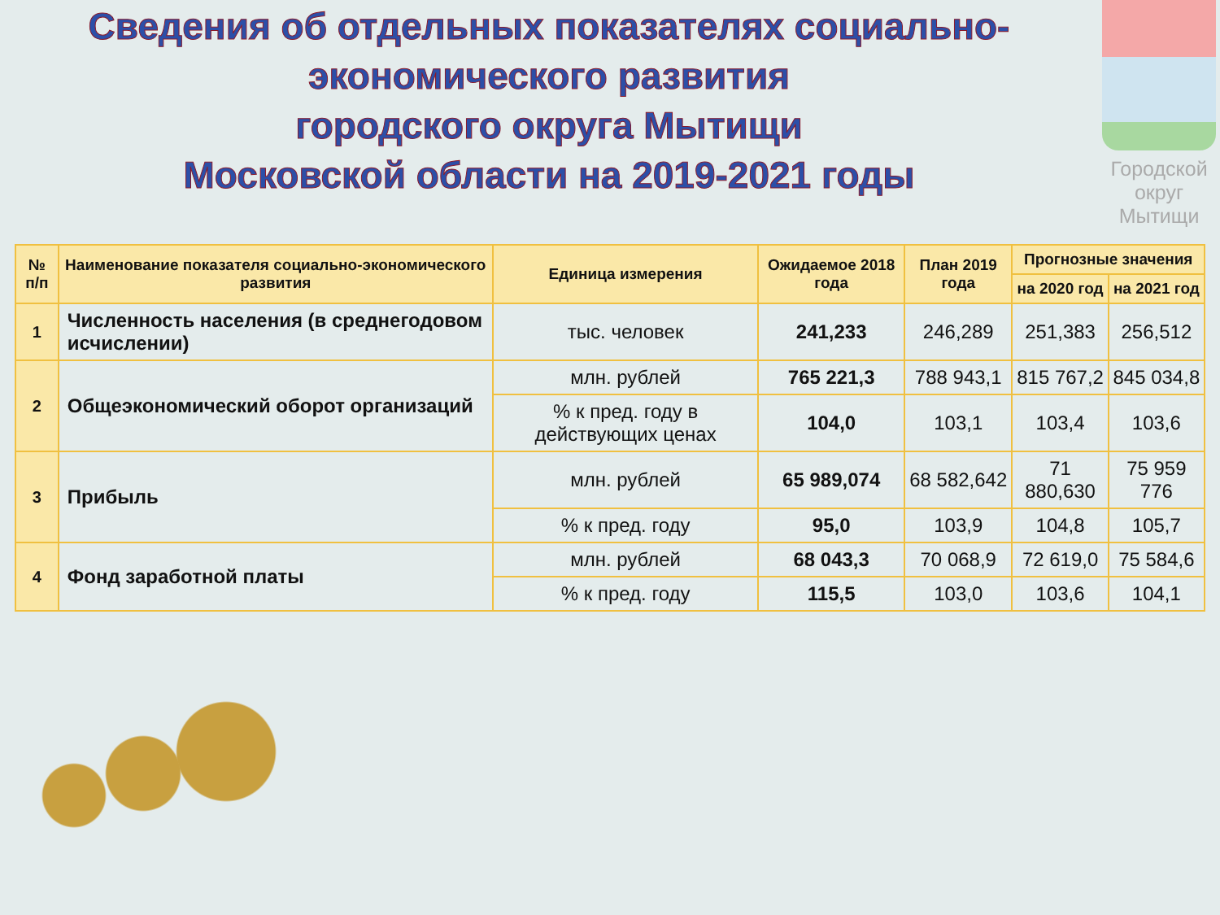Сведения об отдельных показателях социально-экономического развития
городского округа Мытищи
Московской области на 2019-2021 годы
Городской округ Мытищи
| № п/п | Наименование показателя социально-экономического развития | Единица измерения | Ожидаемое 2018 года | План 2019 года | Прогнозные значения | |
| --- | --- | --- | --- | --- | --- | --- |
| | | | | | на 2020 год | на 2021 год |
| 1 | Численность населения (в среднегодовом исчислении) | тыс. человек | 241,233 | 246,289 | 251,383 | 256,512 |
| 2 | Общеэкономический оборот организаций | млн. рублей | 765 221,3 | 788 943,1 | 815 767,2 | 845 034,8 |
| | | % к пред. году в действующих ценах | 104,0 | 103,1 | 103,4 | 103,6 |
| 3 | Прибыль | млн. рублей | 65 989,074 | 68 582,642 | 71 880,630 | 75 959 776 |
| | | % к пред. году | 95,0 | 103,9 | 104,8 | 105,7 |
| 4 | Фонд заработной платы | млн. рублей | 68 043,3 | 70 068,9 | 72 619,0 | 75 584,6 |
| | | % к пред. году | 115,5 | 103,0 | 103,6 | 104,1 |